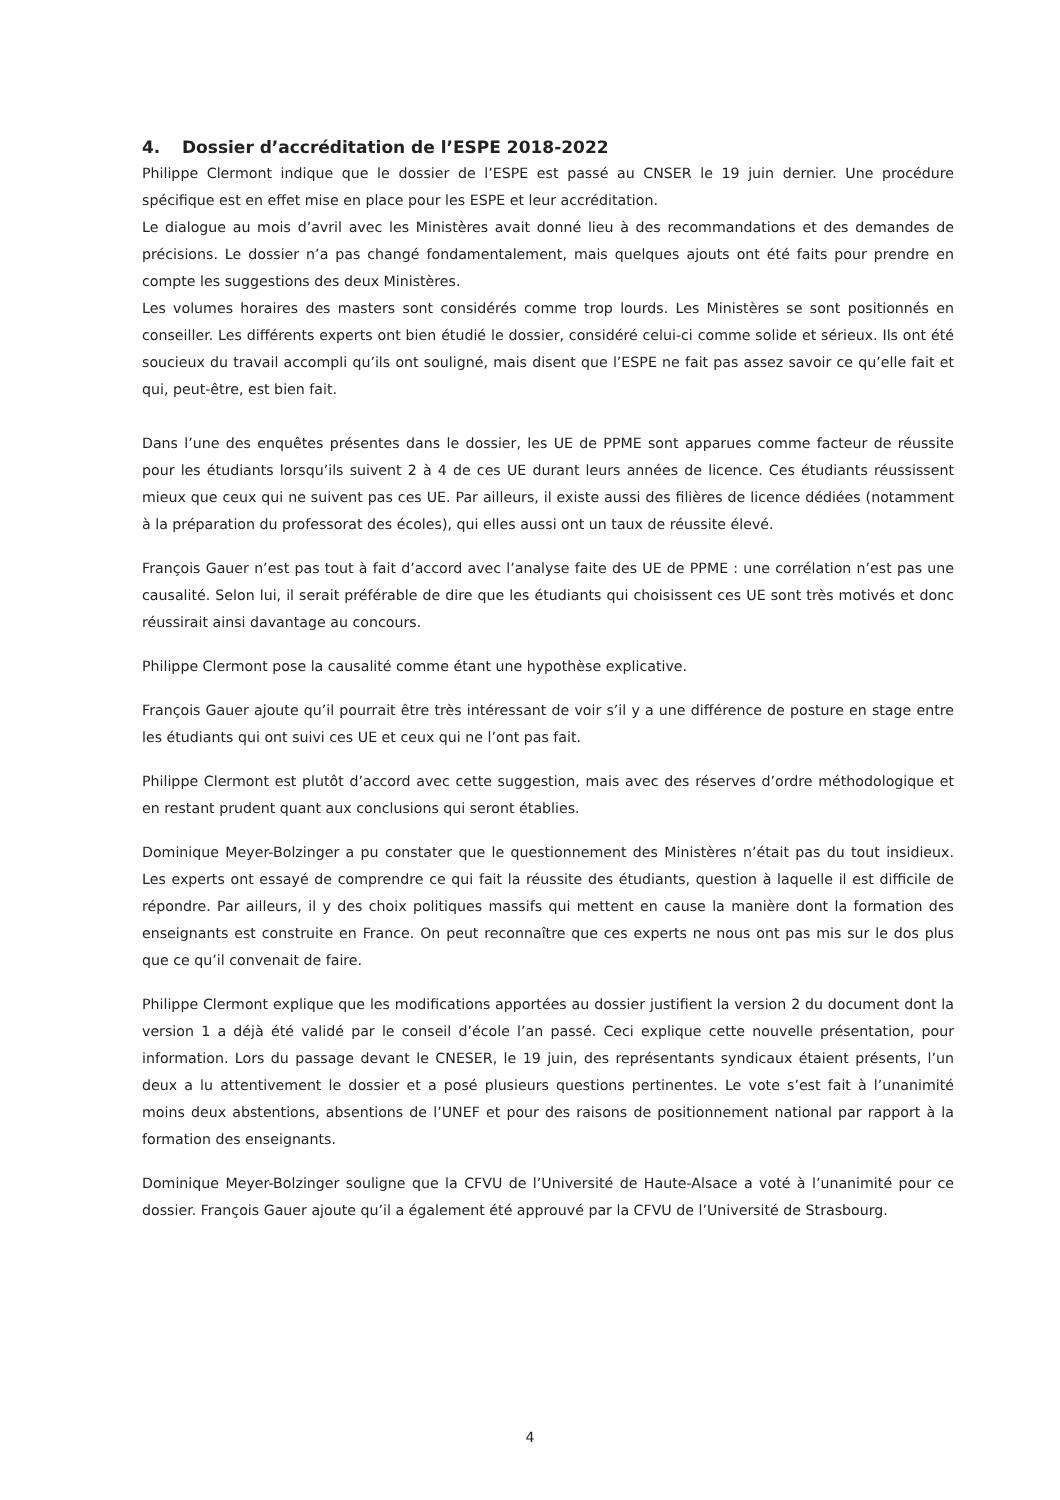4. Dossier d’accréditation de l’ESPE 2018-2022
Philippe Clermont indique que le dossier de l’ESPE est passé au CNSER le 19 juin dernier. Une procédure spécifique est en effet mise en place pour les ESPE et leur accréditation.
Le dialogue au mois d’avril avec les Ministères avait donné lieu à des recommandations et des demandes de précisions. Le dossier n’a pas changé fondamentalement, mais quelques ajouts ont été faits pour prendre en compte les suggestions des deux Ministères.
Les volumes horaires des masters sont considérés comme trop lourds. Les Ministères se sont positionnés en conseiller. Les différents experts ont bien étudié le dossier, considéré celui-ci comme solide et sérieux. Ils ont été soucieux du travail accompli qu’ils ont souligné, mais disent que l’ESPE ne fait pas assez savoir ce qu’elle fait et qui, peut-être, est bien fait.
Dans l’une des enquêtes présentes dans le dossier, les UE de PPME sont apparues comme facteur de réussite pour les étudiants lorsqu’ils suivent 2 à 4 de ces UE durant leurs années de licence. Ces étudiants réussissent mieux que ceux qui ne suivent pas ces UE. Par ailleurs, il existe aussi des filières de licence dédiées (notamment à la préparation du professorat des écoles), qui elles aussi ont un taux de réussite élevé.
François Gauer n’est pas tout à fait d’accord avec l’analyse faite des UE de PPME : une corrélation n’est pas une causalité. Selon lui, il serait préférable de dire que les étudiants qui choisissent ces UE sont très motivés et donc réussirait ainsi davantage au concours.
Philippe Clermont pose la causalité comme étant une hypothèse explicative.
François Gauer ajoute qu’il pourrait être très intéressant de voir s’il y a une différence de posture en stage entre les étudiants qui ont suivi ces UE et ceux qui ne l’ont pas fait.
Philippe Clermont est plutôt d’accord avec cette suggestion, mais avec des réserves d’ordre méthodologique et en restant prudent quant aux conclusions qui seront établies.
Dominique Meyer-Bolzinger a pu constater que le questionnement des Ministères n’était pas du tout insidieux. Les experts ont essayé de comprendre ce qui fait la réussite des étudiants, question à laquelle il est difficile de répondre. Par ailleurs, il y des choix politiques massifs qui mettent en cause la manière dont la formation des enseignants est construite en France. On peut reconnaître que ces experts ne nous ont pas mis sur le dos plus que ce qu’il convenait de faire.
Philippe Clermont explique que les modifications apportées au dossier justifient la version 2 du document dont la version 1 a déjà été validé par le conseil d’école l’an passé. Ceci explique cette nouvelle présentation, pour information. Lors du passage devant le CNESER, le 19 juin, des représentants syndicaux étaient présents, l’un deux a lu attentivement le dossier et a posé plusieurs questions pertinentes. Le vote s’est fait à l’unanimité moins deux abstentions, absentions de l’UNEF et pour des raisons de positionnement national par rapport à la formation des enseignants.
Dominique Meyer-Bolzinger souligne que la CFVU de l’Université de Haute-Alsace a voté à l’unanimité pour ce dossier. François Gauer ajoute qu’il a également été approuvé par la CFVU de l’Université de Strasbourg.
4